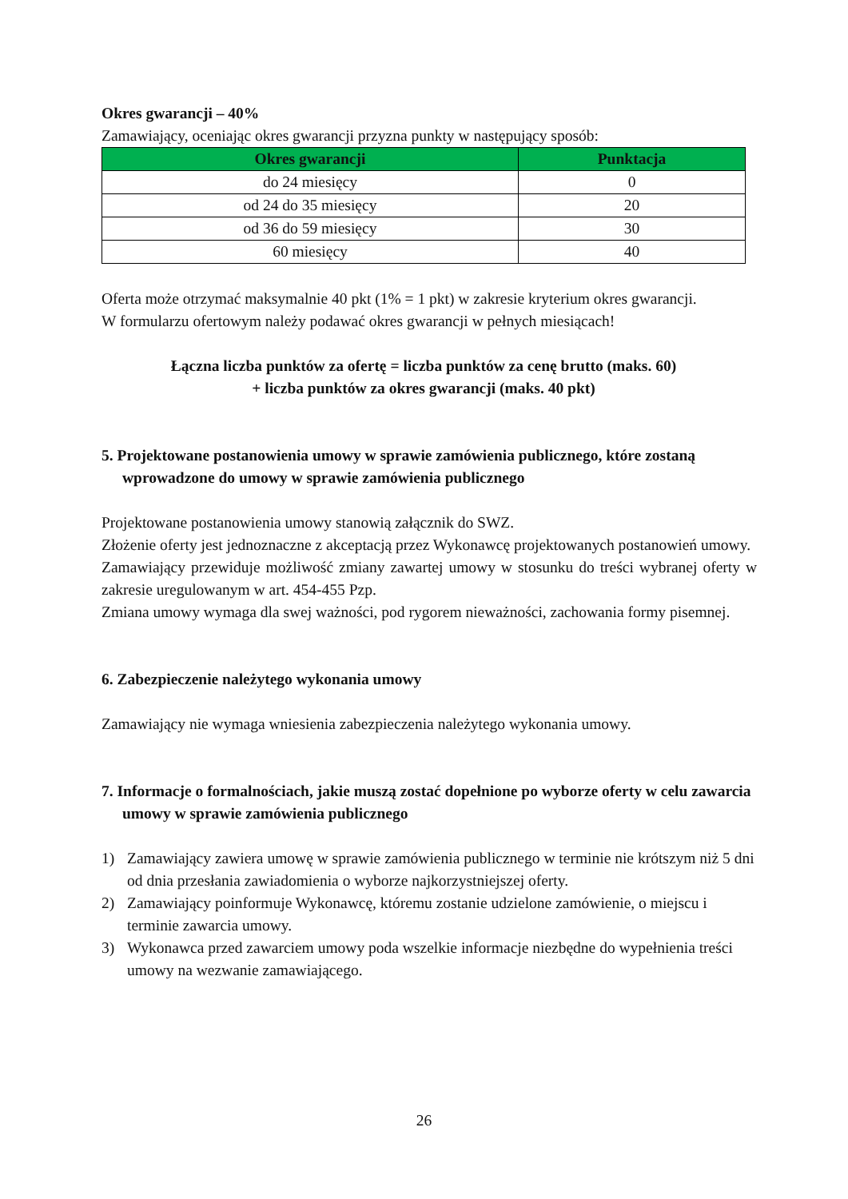Okres gwarancji – 40%
Zamawiający, oceniając okres gwarancji przyzna punkty w następujący sposób:
| Okres gwarancji | Punktacja |
| --- | --- |
| do 24 miesięcy | 0 |
| od 24 do 35 miesięcy | 20 |
| od 36 do 59 miesięcy | 30 |
| 60 miesięcy | 40 |
Oferta może otrzymać maksymalnie 40 pkt (1% = 1 pkt) w zakresie kryterium okres gwarancji.
W formularzu ofertowym należy podawać okres gwarancji w pełnych miesiącach!
Łączna liczba punktów za ofertę = liczba punktów za cenę brutto (maks. 60)
+ liczba punktów za okres gwarancji (maks. 40 pkt)
5. Projektowane postanowienia umowy w sprawie zamówienia publicznego, które zostaną wprowadzone do umowy w sprawie zamówienia publicznego
Projektowane postanowienia umowy stanowią załącznik do SWZ.
Złożenie oferty jest jednoznaczne z akceptacją przez Wykonawcę projektowanych postanowień umowy.
Zamawiający przewiduje możliwość zmiany zawartej umowy w stosunku do treści wybranej oferty w zakresie uregulowanym w art. 454-455 Pzp.
Zmiana umowy wymaga dla swej ważności, pod rygorem nieważności, zachowania formy pisemnej.
6. Zabezpieczenie należytego wykonania umowy
Zamawiający nie wymaga wniesienia zabezpieczenia należytego wykonania umowy.
7. Informacje o formalnościach, jakie muszą zostać dopełnione po wyborze oferty w celu zawarcia umowy w sprawie zamówienia publicznego
1) Zamawiający zawiera umowę w sprawie zamówienia publicznego w terminie nie krótszym niż 5 dni od dnia przesłania zawiadomienia o wyborze najkorzystniejszej oferty.
2) Zamawiający poinformuje Wykonawcę, któremu zostanie udzielone zamówienie, o miejscu i terminie zawarcia umowy.
3) Wykonawca przed zawarciem umowy poda wszelkie informacje niezbędne do wypełnienia treści umowy na wezwanie zamawiającego.
26